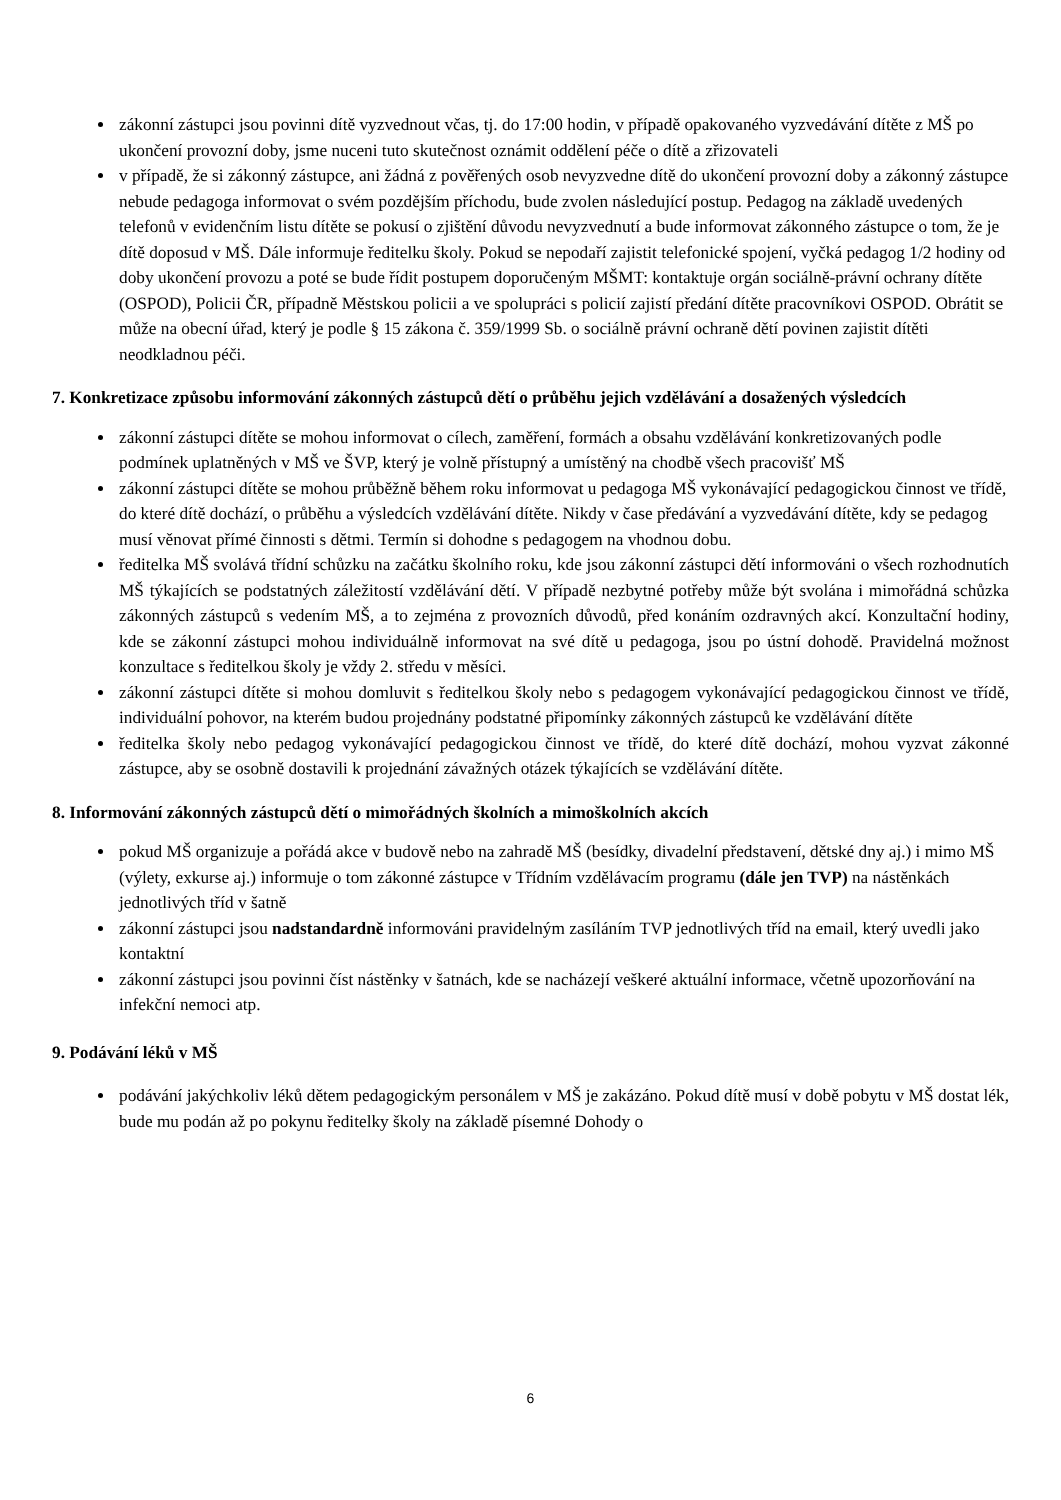zákonní zástupci jsou povinni dítě vyzvednout včas, tj. do 17:00 hodin, v případě opakovaného vyzvedávání dítěte z MŠ po ukončení provozní doby, jsme nuceni tuto skutečnost oznámit oddělení péče o dítě a zřizovateli
v případě, že si zákonný zástupce, ani žádná z pověřených osob nevyzvedne dítě do ukončení provozní doby a zákonný zástupce nebude pedagoga informovat o svém pozdějším příchodu, bude zvolen následující postup. Pedagog na základě uvedených telefonů v evidenčním listu dítěte se pokusí o zjištění důvodu nevyzvednutí a bude informovat zákonného zástupce o tom, že je dítě doposud v MŠ. Dále informuje ředitelku školy. Pokud se nepodaří zajistit telefonické spojení, vyčká pedagog 1/2 hodiny od doby ukončení provozu a poté se bude řídit postupem doporučeným MŠMT: kontaktuje orgán sociálně-právní ochrany dítěte (OSPOD), Policii ČR, případně Městskou policii a ve spolupráci s policií zajistí předání dítěte pracovníkovi OSPOD. Obrátit se může na obecní úřad, který je podle § 15 zákona č. 359/1999 Sb. o sociálně právní ochraně dětí povinen zajistit dítěti neodkladnou péči.
7. Konkretizace způsobu informování zákonných zástupců dětí o průběhu jejich vzdělávání a dosažených výsledcích
zákonní zástupci dítěte se mohou informovat o cílech, zaměření, formách a obsahu vzdělávání konkretizovaných podle podmínek uplatněných v MŠ ve ŠVP, který je volně přístupný a umístěný na chodbě všech pracovišť MŠ
zákonní zástupci dítěte se mohou průběžně během roku informovat u pedagoga MŠ vykonávající pedagogickou činnost ve třídě, do které dítě dochází, o průběhu a výsledcích vzdělávání dítěte. Nikdy v čase předávání a vyzvedávání dítěte, kdy se pedagog musí věnovat přímé činnosti s dětmi. Termín si dohodne s pedagogem na vhodnou dobu.
ředitelka MŠ svolává třídní schůzku na začátku školního roku, kde jsou zákonní zástupci dětí informováni o všech rozhodnutích MŠ týkajících se podstatných záležitostí vzdělávání dětí. V případě nezbytné potřeby může být svolána i mimořádná schůzka zákonných zástupců s vedením MŠ, a to zejména z provozních důvodů, před konáním ozdravných akcí. Konzultační hodiny, kde se zákonní zástupci mohou individuálně informovat na své dítě u pedagoga, jsou po ústní dohodě. Pravidelná možnost konzultace s ředitelkou školy je vždy 2. středu v měsíci.
zákonní zástupci dítěte si mohou domluvit s ředitelkou školy nebo s pedagogem vykonávající pedagogickou činnost ve třídě, individuální pohovor, na kterém budou projednány podstatné připomínky zákonných zástupců ke vzdělávání dítěte
ředitelka školy nebo pedagog vykonávající pedagogickou činnost ve třídě, do které dítě dochází, mohou vyzvat zákonné zástupce, aby se osobně dostavili k projednání závažných otázek týkajících se vzdělávání dítěte.
8. Informování zákonných zástupců dětí o mimořádných školních a mimoškolních akcích
pokud MŠ organizuje a pořádá akce v budově nebo na zahradě MŠ (besídky, divadelní představení, dětské dny aj.) i mimo MŠ (výlety, exkurse aj.) informuje o tom zákonné zástupce v Třídním vzdělávacím programu (dále jen TVP) na nástěnkách jednotlivých tříd v šatně
zákonní zástupci jsou nadstandardně informováni pravidelným zasíláním TVP jednotlivých tříd na email, který uvedli jako kontaktní
zákonní zástupci jsou povinni číst nástěnky v šatnách, kde se nacházejí veškeré aktuální informace, včetně upozorňování na infekční nemoci atp.
9. Podávání léků v MŠ
podávání jakýchkoliv léků dětem pedagogickým personálem v MŠ je zakázáno. Pokud dítě musí v době pobytu v MŠ dostat lék, bude mu podán až po pokynu ředitelky školy na základě písemné Dohody o
6